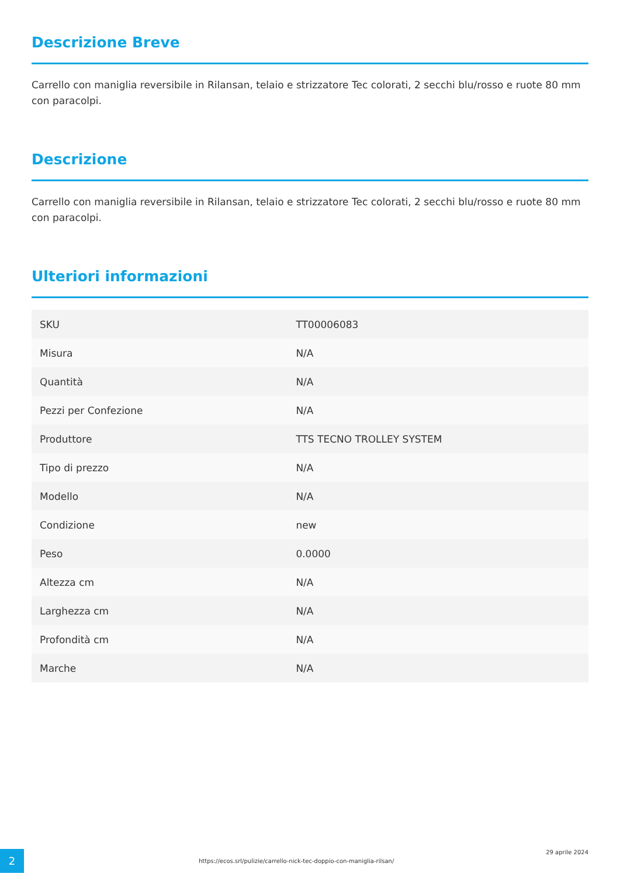Descrizione Breve
Carrello con maniglia reversibile in Rilansan, telaio e strizzatore Tec colorati, 2 secchi blu/rosso e ruote 80 mm con paracolpi.
Descrizione
Carrello con maniglia reversibile in Rilansan, telaio e strizzatore Tec colorati, 2 secchi blu/rosso e ruote 80 mm con paracolpi.
Ulteriori informazioni
| SKU | TT00006083 |
| Misura | N/A |
| Quantità | N/A |
| Pezzi per Confezione | N/A |
| Produttore | TTS TECNO TROLLEY SYSTEM |
| Tipo di prezzo | N/A |
| Modello | N/A |
| Condizione | new |
| Peso | 0.0000 |
| Altezza cm | N/A |
| Larghezza cm | N/A |
| Profondità cm | N/A |
| Marche | N/A |
2
https://ecos.srl/pulizie/carrello-nick-tec-doppio-con-maniglia-rilsan/
29 aprile 2024